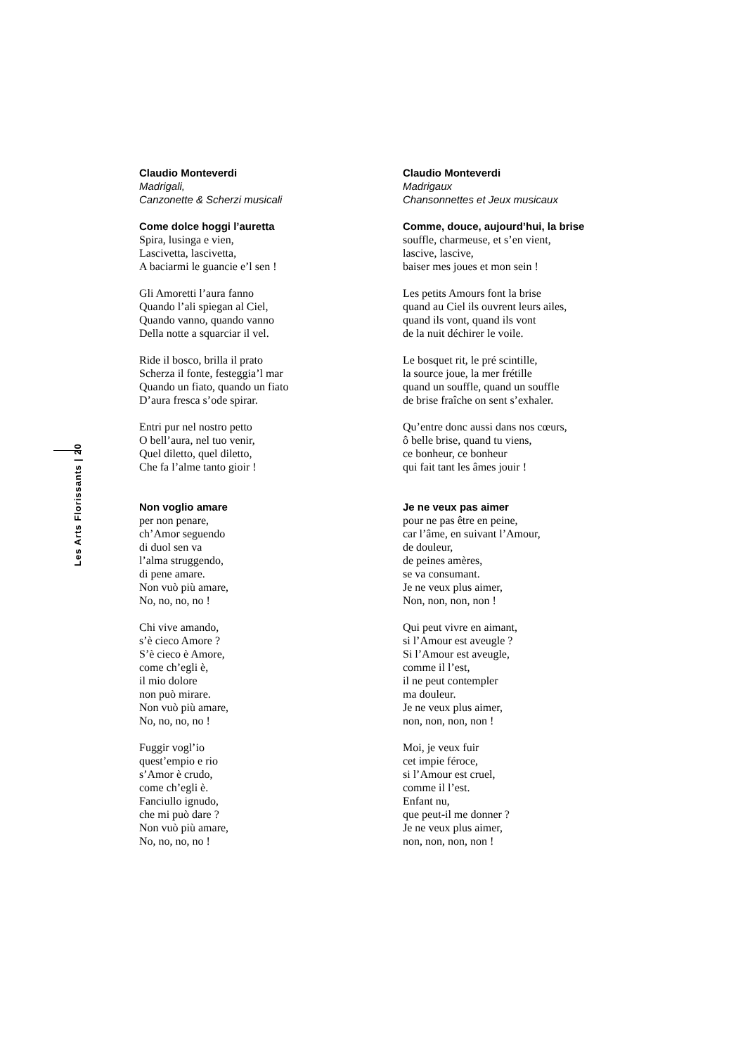Les Arts Florissants | 20
Claudio Monteverdi
Madrigali,
Canzonette & Scherzi musicali
Come dolce hoggi l’auretta
Spira, lusinga e vien,
Lascivetta, lascivetta,
A baciarmi le guancie e’l sen !
Gli Amoretti l’aura fanno
Quando l’ali spiegan al Ciel,
Quando vanno, quando vanno
Della notte a squarciar il vel.
Ride il bosco, brilla il prato
Scherza il fonte, festeggia’l mar
Quando un fiato, quando un fiato
D’aura fresca s’ode spirar.
Entri pur nel nostro petto
O bell’aura, nel tuo venir,
Quel diletto, quel diletto,
Che fa l’alme tanto gioir !
Non voglio amare
per non penare,
ch’Amor seguendo
di duol sen va
l’alma struggendo,
di pene amare.
Non vuò più amare,
No, no, no, no !
Chi vive amando,
s’è cieco Amore ?
S’è cieco è Amore,
come ch’egli è,
il mio dolore
non può mirare.
Non vuò più amare,
No, no, no, no !
Fuggir vogl’io
quest’empio e rio
s’Amor è crudo,
come ch’egli è.
Fanciullo ignudo,
che mi può dare ?
Non vuò più amare,
No, no, no, no !
Claudio Monteverdi
Madrigaux
Chansonnettes et Jeux musicaux
Comme, douce, aujourd’hui, la brise
souffle, charmeuse, et s’en vient,
lascive, lascive,
baiser mes joues et mon sein !
Les petits Amours font la brise
quand au Ciel ils ouvrent leurs ailes,
quand ils vont, quand ils vont
de la nuit déchirer le voile.
Le bosquet rit, le pré scintille,
la source joue, la mer frétille
quand un souffle, quand un souffle
de brise fraîche on sent s’exhaler.
Qu’entre donc aussi dans nos cœurs,
ô belle brise, quand tu viens,
ce bonheur, ce bonheur
qui fait tant les âmes jouir !
Je ne veux pas aimer
pour ne pas être en peine,
car l’âme, en suivant l’Amour,
de douleur,
de peines amères,
se va consumant.
Je ne veux plus aimer,
Non, non, non, non !
Qui peut vivre en aimant,
si l’Amour est aveugle ?
Si l’Amour est aveugle,
comme il l’est,
il ne peut contempler
ma douleur.
Je ne veux plus aimer,
non, non, non, non !
Moi, je veux fuir
cet impie féroce,
si l’Amour est cruel,
comme il l’est.
Enfant nu,
que peut-il me donner ?
Je ne veux plus aimer,
non, non, non, non !